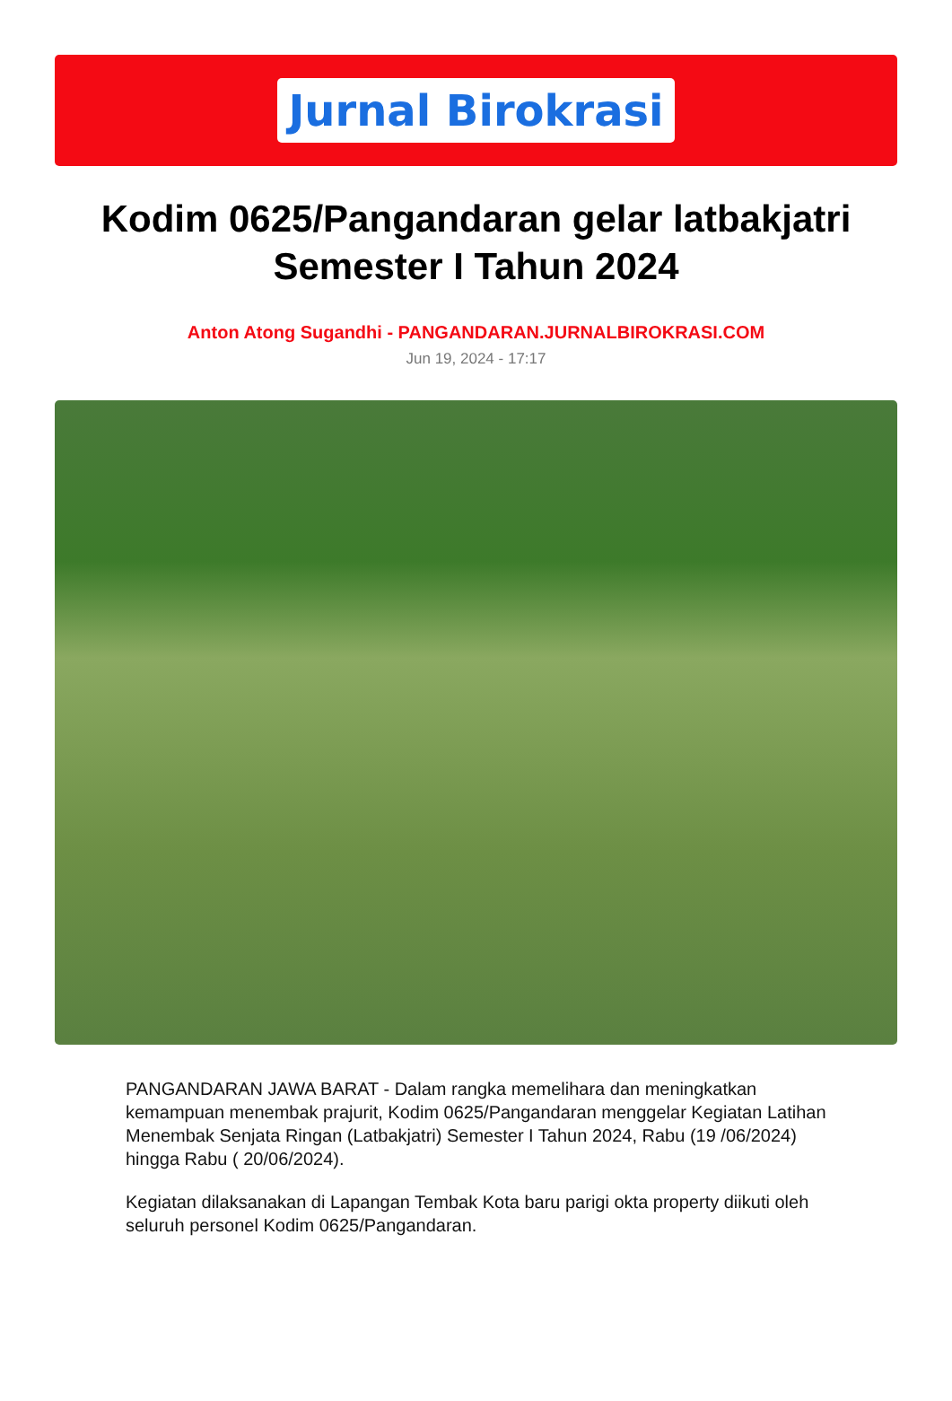Jurnal Birokrasi
Kodim 0625/Pangandaran gelar latbakjatri Semester I Tahun 2024
Anton Atong Sugandhi - PANGANDARAN.JURNALBIROKRASI.COM
Jun 19, 2024 - 17:17
PANGANDARAN JAWA BARAT - Dalam rangka memelihara dan meningkatkan kemampuan menembak prajurit, Kodim 0625/Pangandaran menggelar Kegiatan Latihan Menembak Senjata Ringan (Latbakjatri) Semester I Tahun 2024, Rabu (19 /06/2024) hingga Rabu ( 20/06/2024).
Kegiatan dilaksanakan di Lapangan Tembak Kota baru parigi okta property diikuti oleh seluruh personel Kodim 0625/Pangandaran.